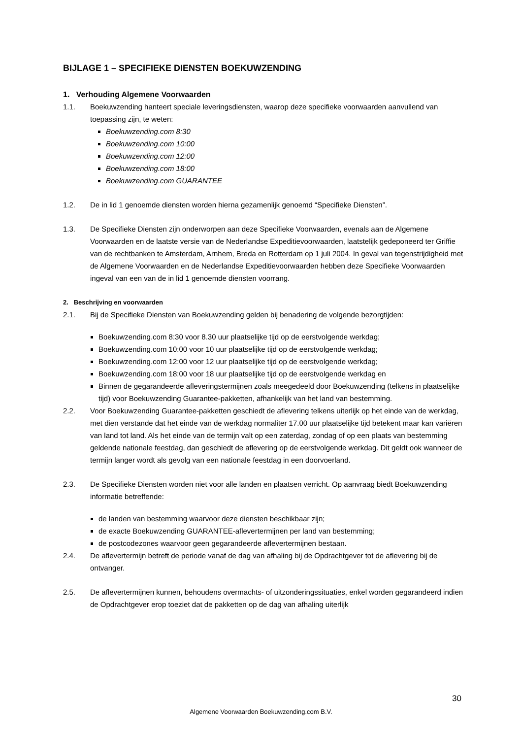BIJLAGE 1 – SPECIFIEKE DIENSTEN BOEKUWZENDING
1. Verhouding Algemene Voorwaarden
1.1. Boekuwzending hanteert speciale leveringsdiensten, waarop deze specifieke voorwaarden aanvullend van toepassing zijn, te weten:
Boekuwzending.com 8:30
Boekuwzending.com 10:00
Boekuwzending.com 12:00
Boekuwzending.com 18:00
Boekuwzending.com GUARANTEE
1.2. De in lid 1 genoemde diensten worden hierna gezamenlijk genoemd “Specifieke Diensten”.
1.3. De Specifieke Diensten zijn onderworpen aan deze Specifieke Voorwaarden, evenals aan de Algemene Voorwaarden en de laatste versie van de Nederlandse Expeditievoorwaarden, laatstelijk gedeponeerd ter Griffie van de rechtbanken te Amsterdam, Arnhem, Breda en Rotterdam op 1 juli 2004. In geval van tegenstrijdigheid met de Algemene Voorwaarden en de Nederlandse Expeditievoorwaarden hebben deze Specifieke Voorwaarden ingeval van een van de in lid 1 genoemde diensten voorrang.
2. Beschrijving en voorwaarden
2.1. Bij de Specifieke Diensten van Boekuwzending gelden bij benadering de volgende bezorgtijden:
Boekuwzending.com 8:30 voor 8.30 uur plaatselijke tijd op de eerstvolgende werkdag;
Boekuwzending.com 10:00 voor 10 uur plaatselijke tijd op de eerstvolgende werkdag;
Boekuwzending.com 12:00 voor 12 uur plaatselijke tijd op de eerstvolgende werkdag;
Boekuwzending.com 18:00 voor 18 uur plaatselijke tijd op de eerstvolgende werkdag en
Binnen de gegarandeerde afleveringstermijnen zoals meegedeeld door Boekuwzending (telkens in plaatselijke tijd) voor Boekuwzending Guarantee-pakketten, afhankelijk van het land van bestemming.
2.2. Voor Boekuwzending Guarantee-pakketten geschiedt de aflevering telkens uiterlijk op het einde van de werkdag, met dien verstande dat het einde van de werkdag normaliter 17.00 uur plaatselijke tijd betekent maar kan variëren van land tot land. Als het einde van de termijn valt op een zaterdag, zondag of op een plaats van bestemming geldende nationale feestdag, dan geschiedt de aflevering op de eerstvolgende werkdag. Dit geldt ook wanneer de termijn langer wordt als gevolg van een nationale feestdag in een doorvoerland.
2.3. De Specifieke Diensten worden niet voor alle landen en plaatsen verricht. Op aanvraag biedt Boekuwzending informatie betreffende:
de landen van bestemming waarvoor deze diensten beschikbaar zijn;
de exacte Boekuwzending GUARANTEE-aflevertermijnen per land van bestemming;
de postcodezones waarvoor geen gegarandeerde aflevertermijnen bestaan.
2.4. De aflevertermijn betreft de periode vanaf de dag van afhaling bij de Opdrachtgever tot de aflevering bij de ontvanger.
2.5. De aflevertermijnen kunnen, behoudens overmachts- of uitzonderingssituaties, enkel worden gegarandeerd indien de Opdrachtgever erop toeziet dat de pakketten op de dag van afhaling uiterlijk
30
Algemene Voorwaarden Boekuwzending.com B.V.